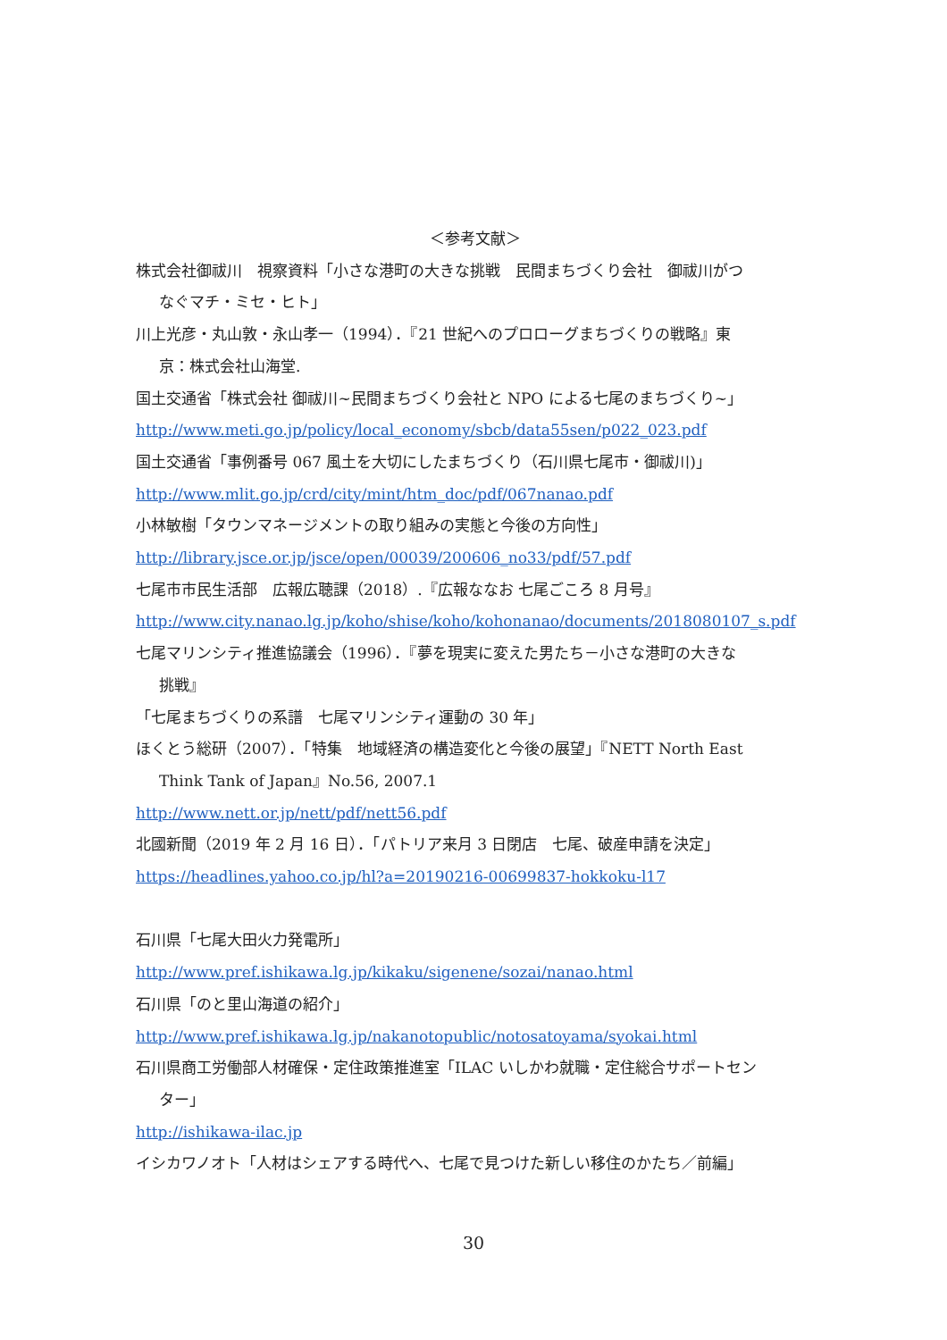＜参考文献＞
株式会社御祓川　視察資料「小さな港町の大きな挑戦　民間まちづくり会社　御祓川がつ
なぐマチ・ミセ・ヒト」
川上光彦・丸山敦・永山孝一（1994）．『21 世紀へのプロローグまちづくりの戦略』東
京：株式会社山海堂.
国土交通省「株式会社 御祓川~民間まちづくり会社と NPO による七尾のまちづくり~」
http://www.meti.go.jp/policy/local_economy/sbcb/data55sen/p022_023.pdf
国土交通省「事例番号 067 風土を大切にしたまちづくり（石川県七尾市・御祓川)」
http://www.mlit.go.jp/crd/city/mint/htm_doc/pdf/067nanao.pdf
小林敏樹「タウンマネージメントの取り組みの実態と今後の方向性」
http://library.jsce.or.jp/jsce/open/00039/200606_no33/pdf/57.pdf
七尾市市民生活部　広報広聴課（2018）.『広報ななお 七尾ごころ 8 月号』
http://www.city.nanao.lg.jp/koho/shise/koho/kohonanao/documents/2018080107_s.pdf
七尾マリンシティ推進協議会（1996）．『夢を現実に変えた男たち－小さな港町の大きな
挑戦』
「七尾まちづくりの系譜　七尾マリンシティ運動の 30 年」
ほくとう総研（2007）．「特集　地域経済の構造変化と今後の展望」『NETT North East
Think Tank of Japan』No.56, 2007.1
http://www.nett.or.jp/nett/pdf/nett56.pdf
北國新聞（2019 年 2 月 16 日）．「パトリア来月 3 日閉店　七尾、破産申請を決定」
https://headlines.yahoo.co.jp/hl?a=20190216-00699837-hokkoku-l17
石川県「七尾大田火力発電所」
http://www.pref.ishikawa.lg.jp/kikaku/sigenene/sozai/nanao.html
石川県「のと里山海道の紹介」
http://www.pref.ishikawa.lg.jp/nakanotopublic/notosatoyama/syokai.html
石川県商工労働部人材確保・定住政策推進室「ILAC いしかわ就職・定住総合サポートセン
ター」
http://ishikawa-ilac.jp
イシカワノオト「人材はシェアする時代へ、七尾で見つけた新しい移住のかたち／前編」
30